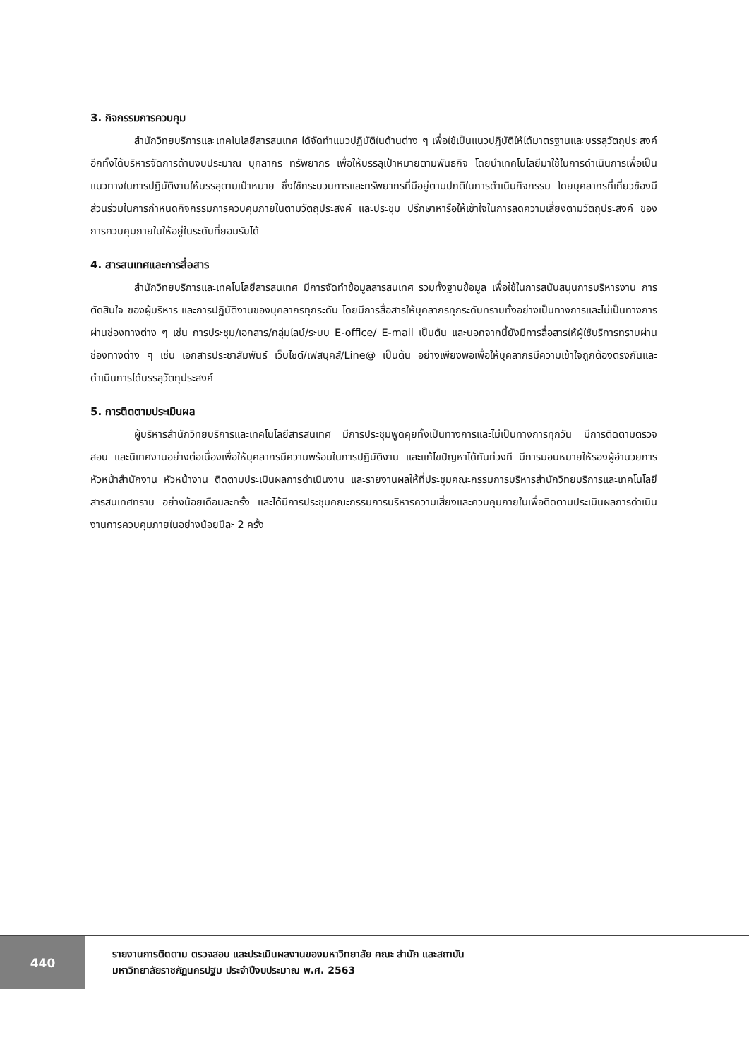3. กิจกรรมการควบคุม
สำนักวิทยบริการและเทคโนโลยีสารสนเทศ ได้จัดทำแนวปฏิบัติในด้านต่าง ๆ เพื่อใช้เป็นแนวปฏิบัติให้ได้มาตรฐานและบรรลุวัตถุประสงค์ อีกทั้งได้บริหารจัดการด้านงบประมาณ บุคลากร ทรัพยากร เพื่อให้บรรลุเป้าหมายตามพันธกิจ โดยนำเทคโนโลยีมาใช้ในการดำเนินการเพื่อเป็นแนวทางในการปฏิบัติงานให้บรรลุตามเป้าหมาย ซึ่งใช้กระบวนการและทรัพยากรที่มีอยู่ตามปกติในการดำเนินกิจกรรม โดยบุคลากรที่เกี่ยวข้องมีส่วนร่วมในการกำหนดกิจกรรมการควบคุมภายในตามวัตถุประสงค์ และประชุม ปรึกษาหารือให้เข้าใจในการลดความเสี่ยงตามวัตถุประสงค์ ของการควบคุมภายในให้อยู่ในระดับที่ยอมรับได้
4. สารสนเทศและการสื่อสาร
สำนักวิทยบริการและเทคโนโลยีสารสนเทศ มีการจัดทำข้อมูลสารสนเทศ รวมทั้งฐานข้อมูล เพื่อใช้ในการสนับสนุนการบริหารงาน การตัดสินใจ ของผู้บริหาร และการปฏิบัติงานของบุคลากรทุกระดับ โดยมีการสื่อสารให้บุคลากรทุกระดับทราบทั้งอย่างเป็นทางการและไม่เป็นทางการผ่านช่องทางต่าง ๆ เช่น การประชุม/เอกสาร/กลุ่มไลน์/ระบบ E-office/ E-mail เป็นต้น และนอกจากนี้ยังมีการสื่อสารให้ผู้ใช้บริการทราบผ่านช่องทางต่าง ๆ เช่น เอกสารประชาสัมพันธ์ เว็บไซต์/เฟสบุคส์/Line@ เป็นต้น อย่างเพียงพอเพื่อให้บุคลากรมีความเข้าใจถูกต้องตรงกันและดำเนินการได้บรรลุวัตถุประสงค์
5. การติดตามประเมินผล
ผู้บริหารสำนักวิทยบริการและเทคโนโลยีสารสนเทศ มีการประชุมพูดคุยทั้งเป็นทางการและไม่เป็นทางการทุกวัน มีการติดตามตรวจสอบ และนิเทศงานอย่างต่อเนื่องเพื่อให้บุคลากรมีความพร้อมในการปฏิบัติงาน และแก้ไขปัญหาได้ทันท่วงที มีการมอบหมายให้รองผู้อำนวยการ หัวหน้าสำนักงาน หัวหน้างาน ติดตามประเมินผลการดำเนินงาน และรายงานผลให้ที่ประชุมคณะกรรมการบริหารสำนักวิทยบริการและเทคโนโลยีสารสนเทศทราบ อย่างน้อยเดือนละครั้ง และได้มีการประชุมคณะกรรมการบริหารความเสี่ยงและควบคุมภายในเพื่อติดตามประเมินผลการดำเนินงานการควบคุมภายในอย่างน้อยปีละ 2 ครั้ง
440
รายงานการติดตาม ตรวจสอบ และประเมินผลงานของมหาวิทยาลัย คณะ สำนัก และสถาบัน
มหาวิทยาลัยราชภัฏนครปฐม ประจำปีงบประมาณ พ.ศ. 2563